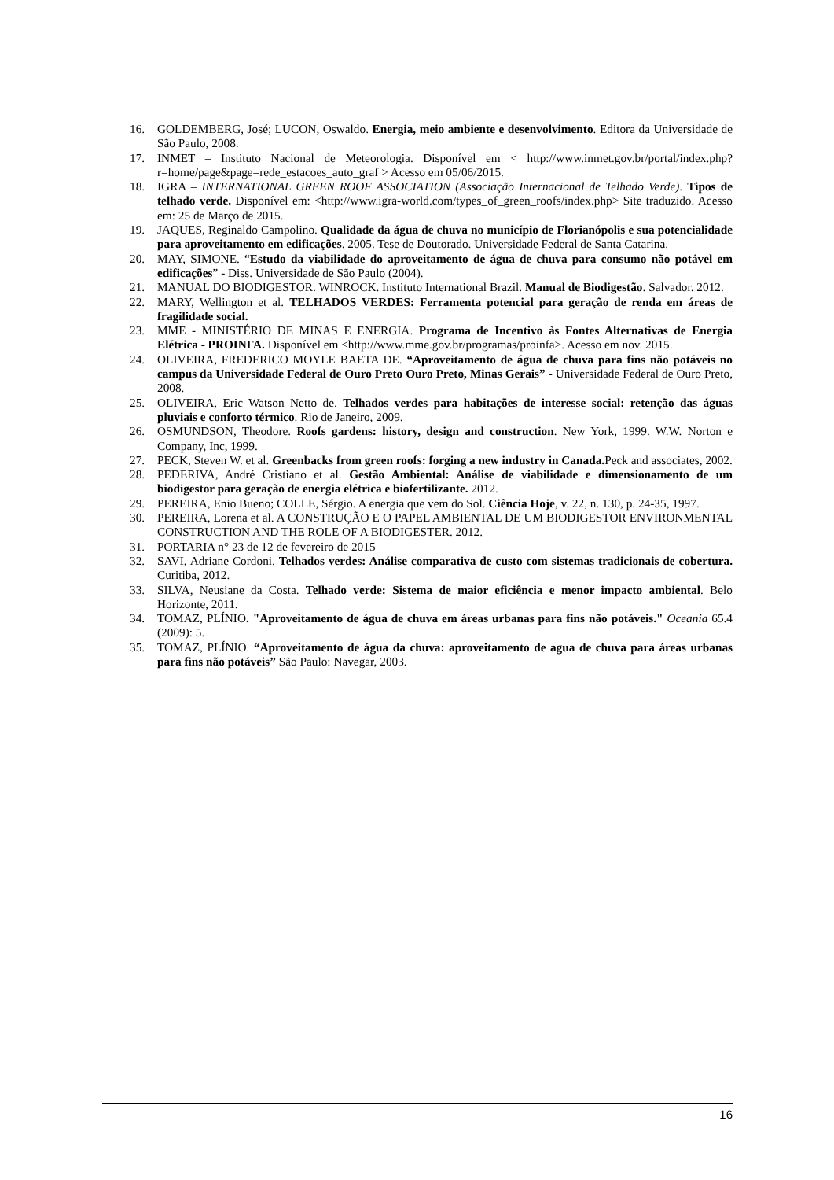16. GOLDEMBERG, José; LUCON, Oswaldo. Energia, meio ambiente e desenvolvimento. Editora da Universidade de São Paulo, 2008.
17. INMET – Instituto Nacional de Meteorologia. Disponível em < http://www.inmet.gov.br/portal/index.php?r=home/page&page=rede_estacoes_auto_graf > Acesso em 05/06/2015.
18. IGRA – INTERNATIONAL GREEN ROOF ASSOCIATION (Associação Internacional de Telhado Verde). Tipos de telhado verde. Disponível em: <http://www.igra-world.com/types_of_green_roofs/index.php> Site traduzido. Acesso em: 25 de Março de 2015.
19. JAQUES, Reginaldo Campolino. Qualidade da água de chuva no município de Florianópolis e sua potencialidade para aproveitamento em edificações. 2005. Tese de Doutorado. Universidade Federal de Santa Catarina.
20. MAY, SIMONE. “Estudo da viabilidade do aproveitamento de água de chuva para consumo não potável em edificações” - Diss. Universidade de São Paulo (2004).
21. MANUAL DO BIODIGESTOR. WINROCK. Instituto International Brazil. Manual de Biodigestão. Salvador. 2012.
22. MARY, Wellington et al. TELHADOS VERDES: Ferramenta potencial para geração de renda em áreas de fragilidade social.
23. MME - MINISTÉRIO DE MINAS E ENERGIA. Programa de Incentivo às Fontes Alternativas de Energia Elétrica - PROINFA. Disponível em <http://www.mme.gov.br/programas/proinfa>. Acesso em nov. 2015.
24. OLIVEIRA, FREDERICO MOYLE BAETA DE. “Aproveitamento de água de chuva para fins não potáveis no campus da Universidade Federal de Ouro Preto Ouro Preto, Minas Gerais” - Universidade Federal de Ouro Preto, 2008.
25. OLIVEIRA, Eric Watson Netto de. Telhados verdes para habitações de interesse social: retenção das águas pluviais e conforto térmico. Rio de Janeiro, 2009.
26. OSMUNDSON, Theodore. Roofs gardens: history, design and construction. New York, 1999. W.W. Norton e Company, Inc, 1999.
27. PECK, Steven W. et al. Greenbacks from green roofs: forging a new industry in Canada. Peck and associates, 2002.
28. PEDERIVA, André Cristiano et al. Gestão Ambiental: Análise de viabilidade e dimensionamento de um biodigestor para geração de energia elétrica e biofertilizante. 2012.
29. PEREIRA, Enio Bueno; COLLE, Sérgio. A energia que vem do Sol. Ciência Hoje, v. 22, n. 130, p. 24-35, 1997.
30. PEREIRA, Lorena et al. A CONSTRUÇÃO E O PAPEL AMBIENTAL DE UM BIODIGESTOR ENVIRONMENTAL CONSTRUCTION AND THE ROLE OF A BIODIGESTER. 2012.
31. PORTARIA n° 23 de 12 de fevereiro de 2015
32. SAVI, Adriane Cordoni. Telhados verdes: Análise comparativa de custo com sistemas tradicionais de cobertura. Curitiba, 2012.
33. SILVA, Neusiane da Costa. Telhado verde: Sistema de maior eficiência e menor impacto ambiental. Belo Horizonte, 2011.
34. TOMAZ, PLÍNIO. "Aproveitamento de água de chuva em áreas urbanas para fins não potáveis." Oceania 65.4 (2009): 5.
35. TOMAZ, PLÍNIO. “Aproveitamento de água da chuva: aproveitamento de agua de chuva para áreas urbanas para fins não potáveis” São Paulo: Navegar, 2003.
16